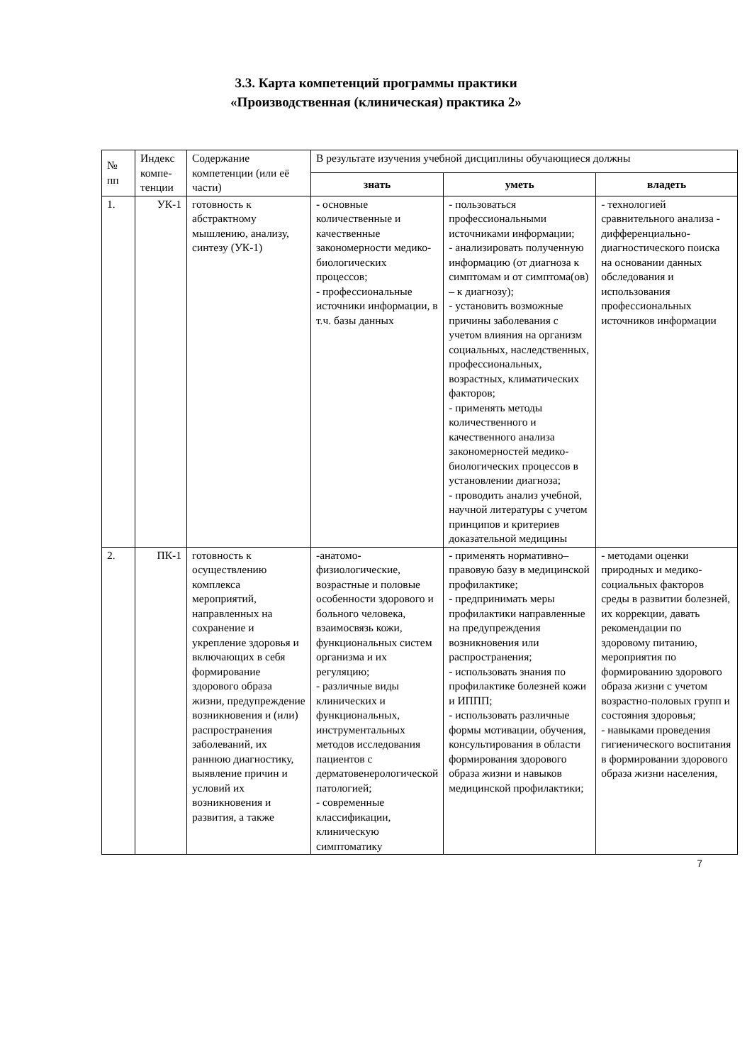3.3. Карта компетенций программы практики
«Производственная (клиническая) практика 2»
| № пп | Индекс компе-тенции | Содержание компетенции (или её части) | В результате изучения учебной дисциплины обучающиеся должны | | |
| --- | --- | --- | --- | --- | --- |
| | | | знать | уметь | владеть |
| 1. | УК-1 | готовность к абстрактному мышлению, анализу, синтезу (УК-1) | - основные количественные и качественные закономерности медико-биологических процессов; - профессиональные источники информации, в т.ч. базы данных | - пользоваться профессиональными источниками информации; - анализировать полученную информацию (от диагноза к симптомам и от симптома(ов) – к диагнозу); - установить возможные причины заболевания с учетом влияния на организм социальных, наследственных, профессиональных, возрастных, климатических факторов; - применять методы количественного и качественного анализа закономерностей медико-биологических процессов в установлении диагноза; - проводить анализ учебной, научной литературы с учетом принципов и критериев доказательной медицины | - технологией сравнительного анализа - дифференциально-диагностического поиска на основании данных обследования и использования профессиональных источников информации |
| 2. | ПК-1 | готовность к осуществлению комплекса мероприятий, направленных на сохранение и укрепление здоровья и включающих в себя формирование здорового образа жизни, предупреждение возникновения и (или) распространения заболеваний, их раннюю диагностику, выявление причин и условий их возникновения и развития, а также | -анатомо-физиологические, возрастные и половые особенности здорового и больного человека, взаимосвязь кожи, функциональных систем организма и их регуляцию; - различные виды клинических и функциональных, инструментальных методов исследования пациентов с дерматовенерологической патологией; - современные классификации, клиническую симптоматику | - применять нормативно–правовую базу в медицинской профилактике; - предпринимать меры профилактики направленные на предупреждения возникновения или распространения; - использовать знания по профилактике болезней кожи и ИППП; - использовать различные формы мотивации, обучения, консультирования в области формирования здорового образа жизни и навыков медицинской профилактики; | - методами оценки природных и медико-социальных факторов среды в развитии болезней, их коррекции, давать рекомендации по здоровому питанию, мероприятия по формированию здорового образа жизни с учетом возрастно-половых групп и состояния здоровья; - навыками проведения гигиенического воспитания в формировании здорового образа жизни населения, |
7